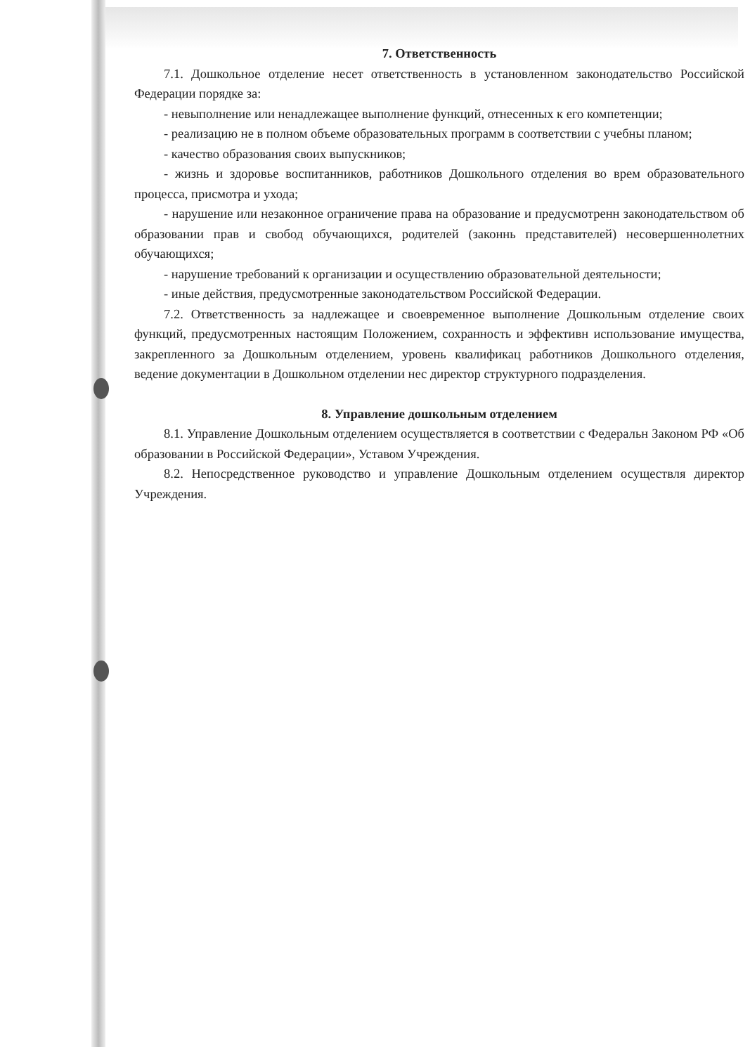7. Ответственность
7.1. Дошкольное отделение несет ответственность в установленном законодательство Российской Федерации порядке за:
- невыполнение или ненадлежащее выполнение функций, отнесенных к его компетенции;
- реализацию не в полном объеме образовательных программ в соответствии с учебны планом;
- качество образования своих выпускников;
- жизнь и здоровье воспитанников, работников Дошкольного отделения во врем образовательного процесса, присмотра и ухода;
- нарушение или незаконное ограничение права на образование и предусмотренн законодательством об образовании прав и свобод обучающихся, родителей (законнь представителей) несовершеннолетних обучающихся;
- нарушение требований к организации и осуществлению образовательной деятельности;
- иные действия, предусмотренные законодательством Российской Федерации.
7.2. Ответственность за надлежащее и своевременное выполнение Дошкольным отделение своих функций, предусмотренных настоящим Положением, сохранность и эффективн использование имущества, закрепленного за Дошкольным отделением, уровень квалификац работников Дошкольного отделения, ведение документации в Дошкольном отделении нес директор структурного подразделения.
8. Управление дошкольным отделением
8.1. Управление Дошкольным отделением осуществляется в соответствии с Федеральн Законом РФ «Об образовании в Российской Федерации», Уставом Учреждения.
8.2. Непосредственное руководство и управление Дошкольным отделением осуществля директор Учреждения.